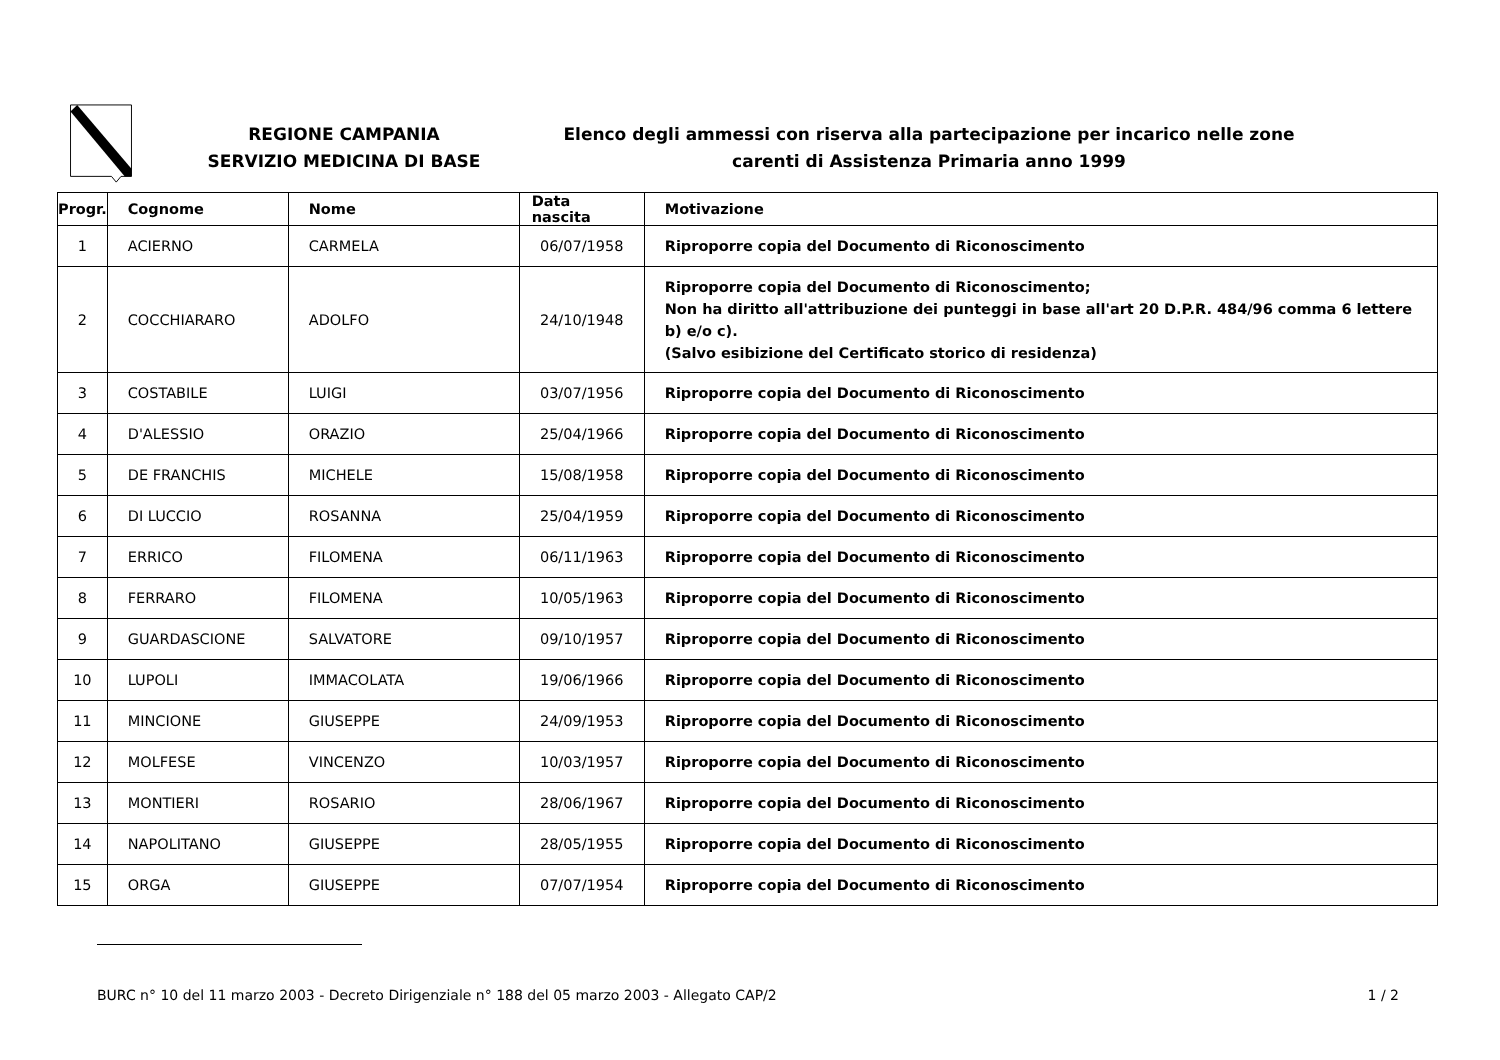REGIONE CAMPANIA
SERVIZIO MEDICINA DI BASE
Elenco degli ammessi con riserva alla partecipazione per incarico nelle zone carenti di Assistenza Primaria anno 1999
| Progr. | Cognome | Nome | Data nascita | Motivazione |
| --- | --- | --- | --- | --- |
| 1 | ACIERNO | CARMELA | 06/07/1958 | Riproporre copia del Documento di Riconoscimento |
| 2 | COCCHIARARO | ADOLFO | 24/10/1948 | Riproporre copia del Documento di Riconoscimento; Non ha diritto all'attribuzione dei punteggi in base all'art 20 D.P.R. 484/96 comma 6 lettere b) e/o c). (Salvo esibizione del Certificato storico di residenza) |
| 3 | COSTABILE | LUIGI | 03/07/1956 | Riproporre copia del Documento di Riconoscimento |
| 4 | D'ALESSIO | ORAZIO | 25/04/1966 | Riproporre copia del Documento di Riconoscimento |
| 5 | DE FRANCHIS | MICHELE | 15/08/1958 | Riproporre copia del Documento di Riconoscimento |
| 6 | DI LUCCIO | ROSANNA | 25/04/1959 | Riproporre copia del Documento di Riconoscimento |
| 7 | ERRICO | FILOMENA | 06/11/1963 | Riproporre copia del Documento di Riconoscimento |
| 8 | FERRARO | FILOMENA | 10/05/1963 | Riproporre copia del Documento di Riconoscimento |
| 9 | GUARDASCIONE | SALVATORE | 09/10/1957 | Riproporre copia del Documento di Riconoscimento |
| 10 | LUPOLI | IMMACOLATA | 19/06/1966 | Riproporre copia del Documento di Riconoscimento |
| 11 | MINCIONE | GIUSEPPE | 24/09/1953 | Riproporre copia del Documento di Riconoscimento |
| 12 | MOLFESE | VINCENZO | 10/03/1957 | Riproporre copia del Documento di Riconoscimento |
| 13 | MONTIERI | ROSARIO | 28/06/1967 | Riproporre copia del Documento di Riconoscimento |
| 14 | NAPOLITANO | GIUSEPPE | 28/05/1955 | Riproporre copia del Documento di Riconoscimento |
| 15 | ORGA | GIUSEPPE | 07/07/1954 | Riproporre copia del Documento di Riconoscimento |
BURC n° 10 del 11 marzo 2003 - Decreto Dirigenziale n° 188 del 05 marzo 2003 - Allegato CAP/2 1 / 2